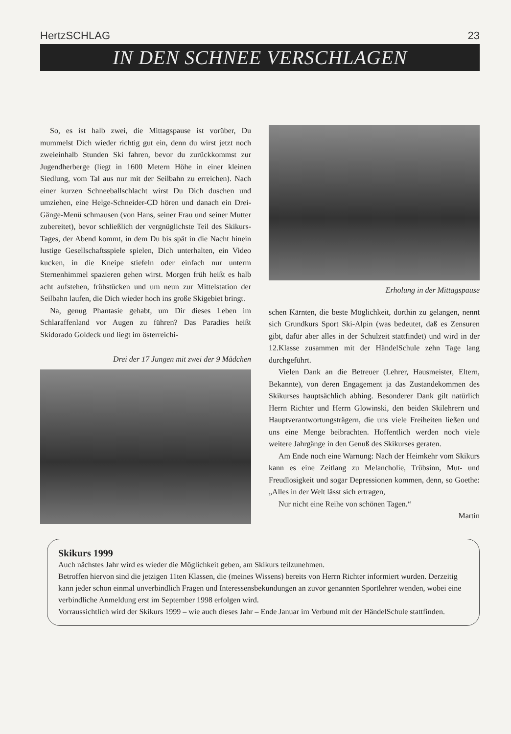HertzSCHLAG 23
IN DEN SCHNEE VERSCHLAGEN
So, es ist halb zwei, die Mittagspause ist vorüber, Du mummelst Dich wieder richtig gut ein, denn du wirst jetzt noch zweieinhalb Stunden Ski fahren, bevor du zurückkommst zur Jugendherberge (liegt in 1600 Metern Höhe in einer kleinen Siedlung, vom Tal aus nur mit der Seilbahn zu erreichen). Nach einer kurzen Schneeballschlacht wirst Du Dich duschen und umziehen, eine Helge-Schneider-CD hören und danach ein Drei-Gänge-Menü schmausen (von Hans, seiner Frau und seiner Mutter zubereitet), bevor schließlich der vergnüglichste Teil des Skikurs-Tages, der Abend kommt, in dem Du bis spät in die Nacht hinein lustige Gesellschaftsspiele spielen, Dich unterhalten, ein Video kucken, in die Kneipe stiefeln oder einfach nur unterm Sternenhimmel spazieren gehen wirst. Morgen früh heißt es halb acht aufstehen, frühstücken und um neun zur Mittelstation der Seilbahn laufen, die Dich wieder hoch ins große Skigebiet bringt.
Na, genug Phantasie gehabt, um Dir dieses Leben im Schlaraffenland vor Augen zu führen? Das Paradies heißt Skidorado Goldeck und liegt im österreichi-
Drei der 17 Jungen mit zwei der 9 Mädchen
Erholung in der Mittagspause
schen Kärnten, die beste Möglichkeit, dorthin zu gelangen, nennt sich Grundkurs Sport Ski-Alpin (was bedeutet, daß es Zensuren gibt, dafür aber alles in der Schulzeit stattfindet) und wird in der 12.Klasse zusammen mit der HändelSchule zehn Tage lang durchgeführt.
Vielen Dank an die Betreuer (Lehrer, Hausmeister, Eltern, Bekannte), von deren Engagement ja das Zustandekommen des Skikurses hauptsächlich abhing. Besonderer Dank gilt natürlich Herrn Richter und Herrn Glowinski, den beiden Skilehrern und Hauptverantwortungsträgern, die uns viele Freiheiten ließen und uns eine Menge beibrachten. Hoffentlich werden noch viele weitere Jahrgänge in den Genuß des Skikurses geraten.
Am Ende noch eine Warnung: Nach der Heimkehr vom Skikurs kann es eine Zeitlang zu Melancholie, Trübsinn, Mut- und Freudlosigkeit und sogar Depressionen kommen, denn, so Goethe: „Alles in der Welt lässt sich ertragen,
Nur nicht eine Reihe von schönen Tagen.“
Martin
Skikurs 1999
Auch nächstes Jahr wird es wieder die Möglichkeit geben, am Skikurs teilzunehmen.
Betroffen hiervon sind die jetzigen 11ten Klassen, die (meines Wissens) bereits von Herrn Richter informiert wurden. Derzeitig kann jeder schon einmal unverbindlich Fragen und Interessensbekundungen an zuvor genannten Sportlehrer wenden, wobei eine verbindliche Anmeldung erst im September 1998 erfolgen wird.
Vorraussichtlich wird der Skikurs 1999 – wie auch dieses Jahr – Ende Januar im Verbund mit der HändelSchule stattfinden.